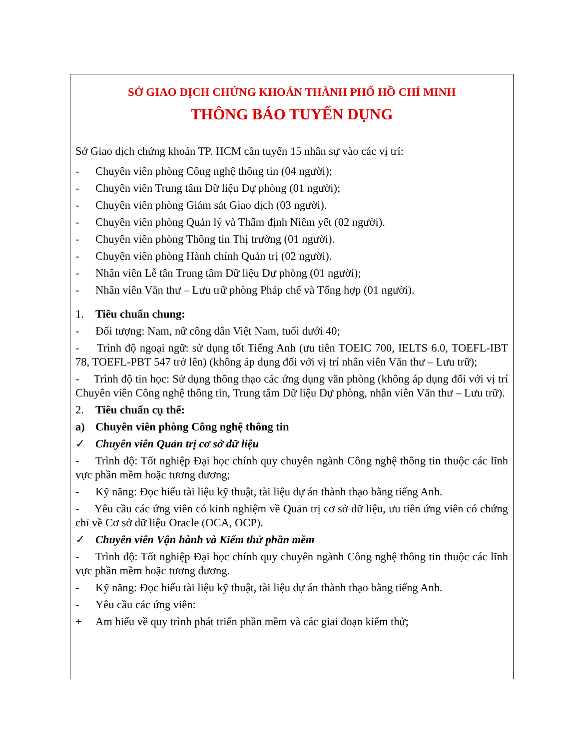SỞ GIAO DỊCH CHỨNG KHOÁN THÀNH PHỐ HỒ CHÍ MINH
THÔNG BÁO TUYỂN DỤNG
Sở Giao dịch chứng khoán TP. HCM cần tuyển 15 nhân sự vào các vị trí:
- Chuyên viên phòng Công nghệ thông tin (04 người);
- Chuyên viên Trung tâm Dữ liệu Dự phòng (01 người);
- Chuyên viên phòng Giám sát Giao dịch (03 người).
- Chuyên viên phòng Quản lý và Thẩm định Niêm yết (02 người).
- Chuyên viên phòng Thông tin Thị trường (01 người).
- Chuyên viên phòng Hành chính Quản trị (02 người).
- Nhân viên Lễ tân Trung tâm Dữ liệu Dự phòng (01 người);
- Nhân viên Văn thư – Lưu trữ phòng Pháp chế và Tổng hợp (01 người).
1. Tiêu chuẩn chung:
- Đối tượng: Nam, nữ công dân Việt Nam, tuổi dưới 40;
- Trình độ ngoại ngữ: sử dụng tốt Tiếng Anh (ưu tiên TOEIC 700, IELTS 6.0, TOEFL-IBT 78, TOEFL-PBT 547 trở lên) (không áp dụng đối với vị trí nhân viên Văn thư – Lưu trữ);
- Trình độ tin học: Sử dụng thông thạo các ứng dụng văn phòng (không áp dụng đối với vị trí Chuyên viên Công nghệ thông tin, Trung tâm Dữ liệu Dự phòng, nhân viên Văn thư – Lưu trữ).
2. Tiêu chuẩn cụ thể:
a) Chuyên viên phòng Công nghệ thông tin
✓ Chuyên viên Quản trị cơ sở dữ liệu
- Trình độ: Tốt nghiệp Đại học chính quy chuyên ngành Công nghệ thông tin thuộc các lĩnh vực phần mềm hoặc tương đương;
- Kỹ năng: Đọc hiểu tài liệu kỹ thuật, tài liệu dự án thành thạo bằng tiếng Anh.
- Yêu cầu các ứng viên có kinh nghiệm về Quản trị cơ sở dữ liệu, ưu tiên ứng viên có chứng chỉ về Cơ sở dữ liệu Oracle (OCA, OCP).
✓ Chuyên viên Vận hành và Kiểm thử phần mềm
- Trình độ: Tốt nghiệp Đại học chính quy chuyên ngành Công nghệ thông tin thuộc các lĩnh vực phần mềm hoặc tương đương.
- Kỹ năng: Đọc hiểu tài liệu kỹ thuật, tài liệu dự án thành thạo bằng tiếng Anh.
- Yêu cầu các ứng viên:
+ Am hiểu về quy trình phát triển phần mềm và các giai đoạn kiểm thử;